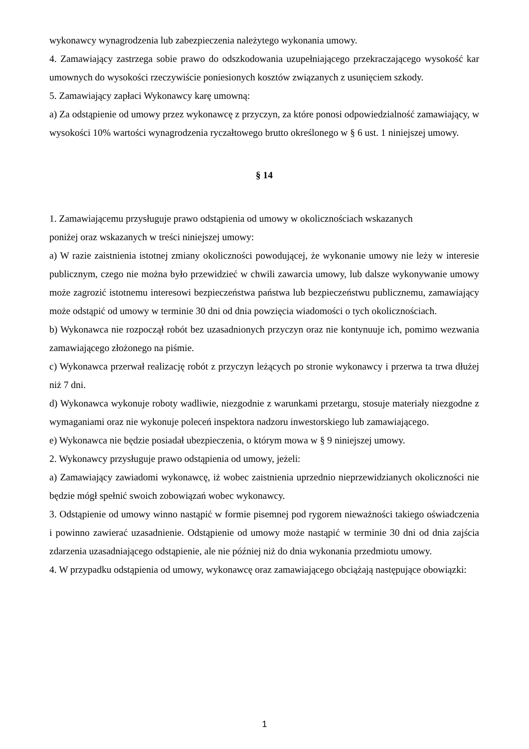wykonawcy wynagrodzenia lub zabezpieczenia należytego wykonania umowy.
4. Zamawiający zastrzega sobie prawo do odszkodowania uzupełniającego przekraczającego wysokość kar umownych do wysokości rzeczywiście poniesionych kosztów związanych z usunięciem szkody.
5. Zamawiający zapłaci Wykonawcy karę umowną:
a) Za odstąpienie od umowy przez wykonawcę z przyczyn, za które ponosi odpowiedzialność zamawiający, w wysokości 10% wartości wynagrodzenia ryczałtowego brutto określonego w § 6 ust. 1 niniejszej umowy.
§ 14
1. Zamawiającemu przysługuje prawo odstąpienia od umowy w okolicznościach wskazanych
poniżej oraz wskazanych w treści niniejszej umowy:
a) W razie zaistnienia istotnej zmiany okoliczności powodującej, że wykonanie umowy nie leży w interesie publicznym, czego nie można było przewidzieć w chwili zawarcia umowy, lub dalsze wykonywanie umowy może zagrozić istotnemu interesowi bezpieczeństwa państwa lub bezpieczeństwu publicznemu, zamawiający może odstąpić od umowy w terminie 30 dni od dnia powzięcia wiadomości o tych okolicznościach.
b) Wykonawca nie rozpoczął robót bez uzasadnionych przyczyn oraz nie kontynuuje ich, pomimo wezwania zamawiającego złożonego na piśmie.
c) Wykonawca przerwał realizację robót z przyczyn leżących po stronie wykonawcy i przerwa ta trwa dłużej niż 7 dni.
d) Wykonawca wykonuje roboty wadliwie, niezgodnie z warunkami przetargu, stosuje materiały niezgodne z wymaganiami oraz nie wykonuje poleceń inspektora nadzoru inwestorskiego lub zamawiającego.
e) Wykonawca nie będzie posiadał ubezpieczenia, o którym mowa w § 9 niniejszej umowy.
2. Wykonawcy przysługuje prawo odstąpienia od umowy, jeżeli:
a) Zamawiający zawiadomi wykonawcę, iż wobec zaistnienia uprzednio nieprzewidzianych okoliczności nie będzie mógł spełnić swoich zobowiązań wobec wykonawcy.
3. Odstąpienie od umowy winno nastąpić w formie pisemnej pod rygorem nieważności takiego oświadczenia i powinno zawierać uzasadnienie. Odstąpienie od umowy może nastąpić w terminie 30 dni od dnia zajścia zdarzenia uzasadniającego odstąpienie, ale nie później niż do dnia wykonania przedmiotu umowy.
4. W przypadku odstąpienia od umowy, wykonawcę oraz zamawiającego obciążają następujące obowiązki:
1